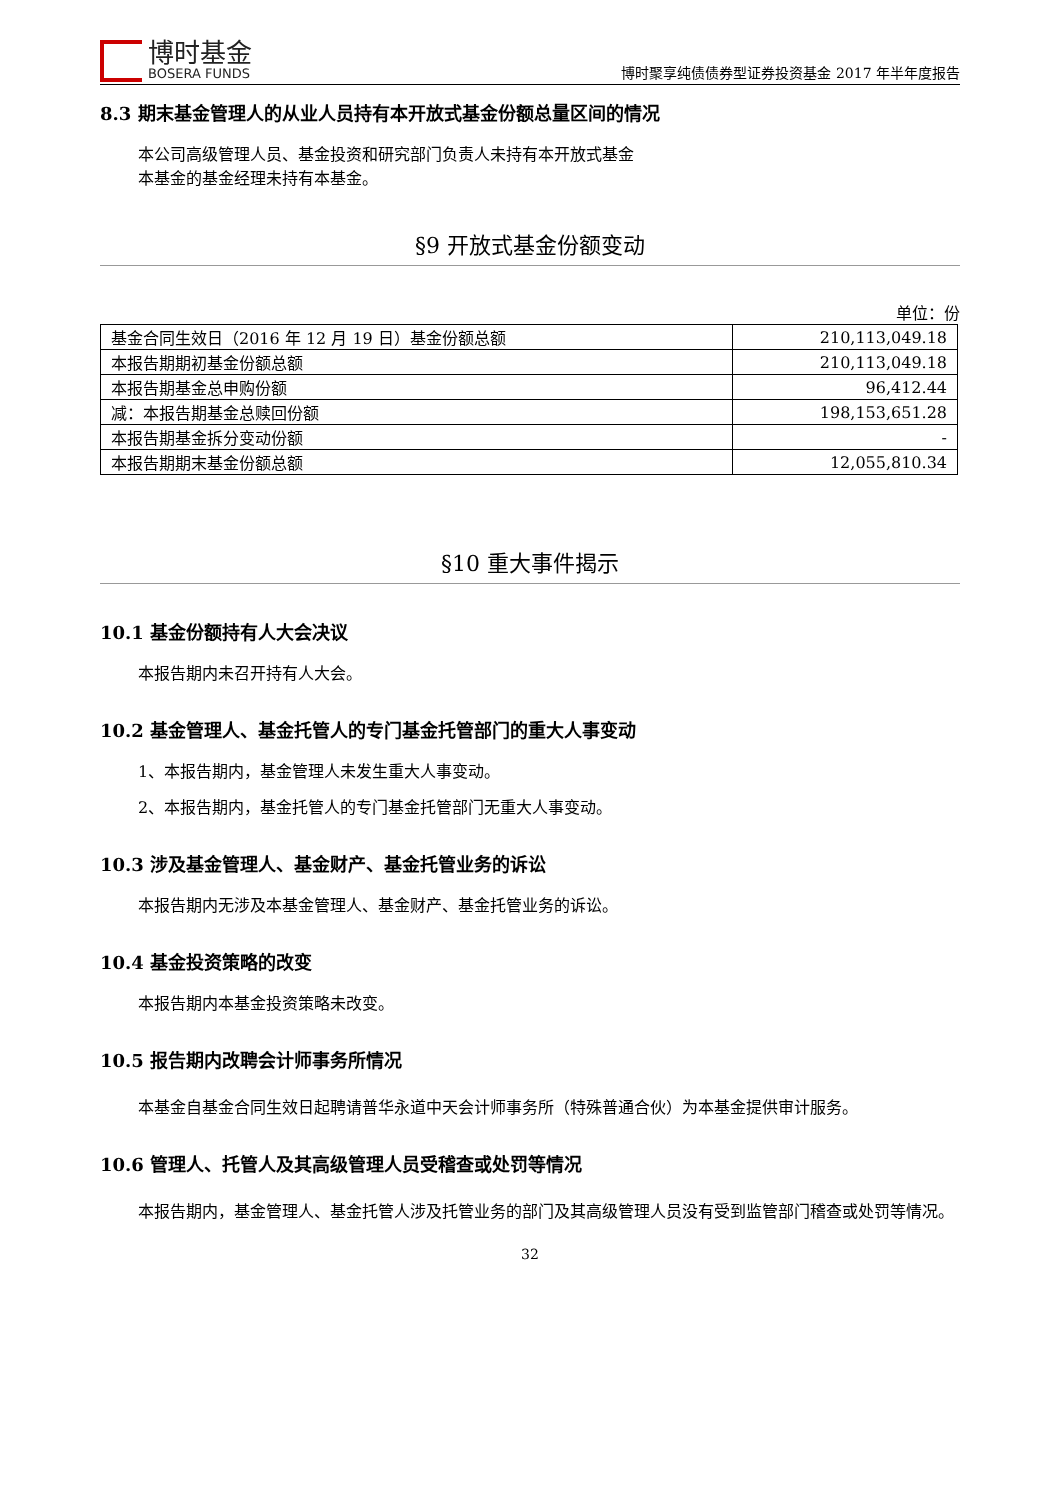博时基金
BOSERA FUNDS
博时聚享纯债债券型证券投资基金 2017 年半年度报告
8.3 期末基金管理人的从业人员持有本开放式基金份额总量区间的情况
本公司高级管理人员、基金投资和研究部门负责人未持有本开放式基金
本基金的基金经理未持有本基金。
§9 开放式基金份额变动
单位：份
| 基金合同生效日（2016 年 12 月 19 日）基金份额总额 | 210,113,049.18 |
| 本报告期期初基金份额总额 | 210,113,049.18 |
| 本报告期基金总申购份额 | 96,412.44 |
| 减：本报告期基金总赎回份额 | 198,153,651.28 |
| 本报告期基金拆分变动份额 | - |
| 本报告期期末基金份额总额 | 12,055,810.34 |
§10 重大事件揭示
10.1 基金份额持有人大会决议
本报告期内未召开持有人大会。
10.2 基金管理人、基金托管人的专门基金托管部门的重大人事变动
1、本报告期内，基金管理人未发生重大人事变动。
2、本报告期内，基金托管人的专门基金托管部门无重大人事变动。
10.3 涉及基金管理人、基金财产、基金托管业务的诉讼
本报告期内无涉及本基金管理人、基金财产、基金托管业务的诉讼。
10.4 基金投资策略的改变
本报告期内本基金投资策略未改变。
10.5 报告期内改聘会计师事务所情况
本基金自基金合同生效日起聘请普华永道中天会计师事务所（特殊普通合伙）为本基金提供审计服务。
10.6 管理人、托管人及其高级管理人员受稽查或处罚等情况
本报告期内，基金管理人、基金托管人涉及托管业务的部门及其高级管理人员没有受到监管部门稽查或处罚等情况。
32